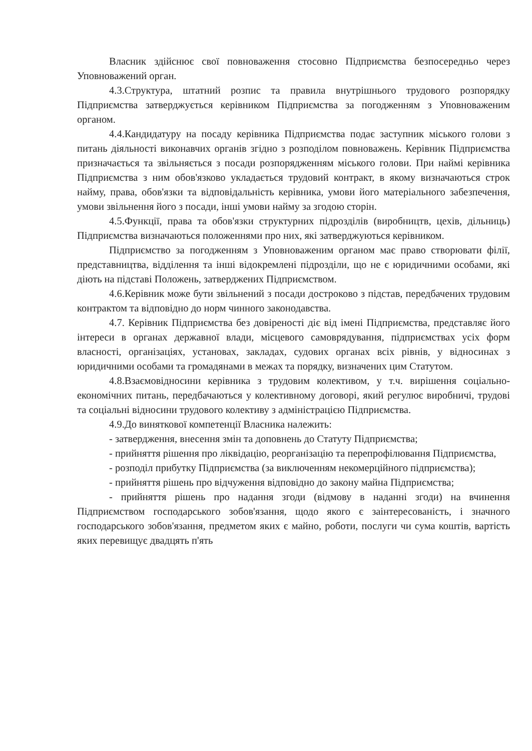Власник здійснює свої повноваження стосовно Підприємства безпосередньо через Уповноважений орган.
4.3.Структура, штатний розпис та правила внутрішнього трудового розпорядку Підприємства затверджується керівником Підприємства за погодженням з Уповноваженим органом.
4.4.Кандидатуру на посаду керівника Підприємства подає заступник міського голови з питань діяльності виконавчих органів згідно з розподілом повноважень. Керівник Підприємства призначається та звільняється з посади розпорядженням міського голови. При наймі керівника Підприємства з ним обов'язково укладається трудовий контракт, в якому визначаються строк найму, права, обов'язки та відповідальність керівника, умови його матеріального забезпечення, умови звільнення його з посади, інші умови найму за згодою сторін.
4.5.Функції, права та обов'язки структурних підрозділів (виробництв, цехів, дільниць) Підприємства визначаються положеннями про них, які затверджуються керівником.
Підприємство за погодженням з Уповноваженим органом має право створювати філії, представництва, відділення та інші відокремлені підрозділи, що не є юридичними особами, які діють на підставі Положень, затверджених Підприємством.
4.6.Керівник може бути звільнений з посади достроково з підстав, передбачених трудовим контрактом та відповідно до норм чинного законодавства.
4.7. Керівник Підприємства без довіреності діє від імені Підприємства, представляє його інтереси в органах державної влади, місцевого самоврядування, підприємствах усіх форм власності, організаціях, установах, закладах, судових органах всіх рівнів, у відносинах з юридичними особами та громадянами в межах та порядку, визначених цим Статутом.
4.8.Взаємовідносини керівника з трудовим колективом, у т.ч. вирішення соціально-економічних питань, передбачаються у колективному договорі, який регулює виробничі, трудові та соціальні відносини трудового колективу з адміністрацією Підприємства.
4.9.До виняткової компетенції Власника належить:
- затвердження, внесення змін та доповнень до Статуту Підприємства;
- прийняття рішення про ліквідацію, реорганізацію та перепрофілювання Підприємства,
- розподіл прибутку Підприємства (за виключенням некомерційного підприємства);
- прийняття рішень про відчуження відповідно до закону майна Підприємства;
- прийняття рішень про надання згоди (відмову в наданні згоди) на вчинення Підприємством господарського зобов'язання, щодо якого є заінтересованість, і значного господарського зобов'язання, предметом яких є майно, роботи, послуги чи сума коштів, вартість яких перевищує двадцять п'ять